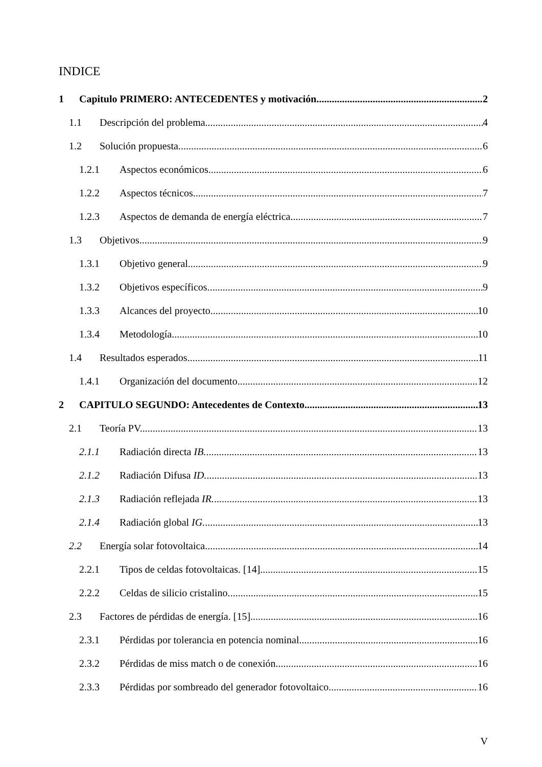INDICE
1 Capitulo PRIMERO: ANTECEDENTES y motivación. 2
1.1 Descripción del problema. 4
1.2 Solución propuesta. 6
1.2.1 Aspectos económicos. 6
1.2.2 Aspectos técnicos. 7
1.2.3 Aspectos de demanda de energía eléctrica. 7
1.3 Objetivos. 9
1.3.1 Objetivo general. 9
1.3.2 Objetivos específicos. 9
1.3.3 Alcances del proyecto. 10
1.3.4 Metodología. 10
1.4 Resultados esperados. 11
1.4.1 Organización del documento. 12
2 CAPITULO SEGUNDO: Antecedentes de Contexto. 13
2.1 Teoría PV. 13
2.1.1 Radiación directa IB. 13
2.1.2 Radiación Difusa ID. 13
2.1.3 Radiación reflejada IR. 13
2.1.4 Radiación global IG. 13
2.2 Energía solar fotovoltaica. 14
2.2.1 Tipos de celdas fotovoltaicas. [14] 15
2.2.2 Celdas de silicio cristalino. 15
2.3 Factores de pérdidas de energía. [15] 16
2.3.1 Pérdidas por tolerancia en potencia nominal. 16
2.3.2 Pérdidas de miss match o de conexión. 16
2.3.3 Pérdidas por sombreado del generador fotovoltaico. 16
V